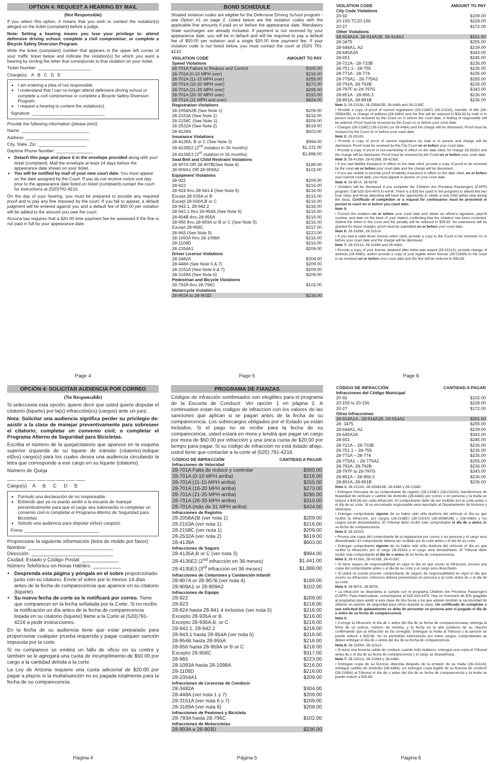OPTION 4: REQUEST A HEARING BY MAIL
(Not Responsible)
If you select this option, it means that you wish to contest the violation(s) alleged on the ticket (complaint) before a judge.
Note: Setting a hearing means you lose your privilege to: attend defensive driving school; complete a civil compromise; or complete a Bicycle Safety Diversion Program.
Write the ticket (complaint) number that appears in the upper left corner of your traffic ticket below and indicate the violation(s) for which you want a hearing by circling the letter that corresponds to that violation on your ticket.
Ticket Number: ______________________
Charge(s): A B C D E
I am entering a plea of not responsible.
I understand that I can no longer attend defensive driving school or complete a civil compromise or complete a Bicycle Safety Diversion Program.
I request a hearing to contest the violation(s).
Signature: ______________________________
Provide the following information (please print):
Name: ____________________________
Address: __________________________
City, State, Zip: ____________________
Daytime Phone Number: _______________
Detach this page and place it in the envelope provided along with your ticket (complaint). Mail the envelope at least 14 days before the appearance date shown on your ticket.
You will be notified by mail of your new court date. You must appear on the date assigned by the Court. If you do not receive notice one day prior to the appearance date listed on ticket (complaint) contact the court for instructions at (520)791-4216.
On the day of your hearing, you must be prepared to provide any required proof and to pay any fine imposed by the court. If you fail to appear, a default judgment will be entered against you and a default fee of $50.00 per violation will be added to the amount you owe the court.
Arizona law requires that a $20.00 time payment fee be assessed if the fine is not paid in full by your appearance date.
Page 4
BOND SCHEDULE
Shaded violation codes are eligible for the Defensive Driving School program - see Option #1 on page 2. Listed below are the violation codes with the applicable fine amounts if paid on or before the appearance date. Mandatory State surcharges are already included. If payment is not received by your appearance date, you will be in default and will be required to pay a default fee of $50.00 per violation and a single $20.00 time payment fee. If your violation code is not listed below, you must contact the court at (520) 791-4216.
| VIOLATION CODE | AMOUNT TO PAY |
| --- | --- |
| Speed Violations | |
| 28-701A Failure to Reduce and Control | $300.00 |
| 28-701A (0-10 MPH over) | $216.00 |
| 28-701A (11-15 MPH over) | $255.00 |
| 28-701A (16-20 MPH over) | $273.00 |
| 28-701A (21-25 MPH over) | $295.00 |
| 28-701A (26-30 MPH over) | $310.00 |
| 28-701A (31 MPH and over) | $424.00 |
| Registration Violations | |
| 28-2058A2B (See Note 1) | $209.00 |
| 28-2153A (See Note 1) | $216.00 |
| 28-2158C (See Note 1) | $209.00 |
| 28-2532A (See Note 2) | $619.00 |
| 28-4139A | $603.00 |
| Insurance Violations | |
| 28-4135A, B or C (See Note 3) | $994.00 |
| 28-4135E2 (2<sup>nd</sup> violation in 36 months) | $1,331.00 |
| 28-4135E3 (3<sup>rd</sup> violation in 36 months) | $1,888.00 |
| Seat Belt and Child Restraint Violations | |
| 28-907A OR 28-907B(See Note 4) | $189.00 |
| 28-909A1 OR 28-909A2 | $102.00 |
| Equipment Violations | |
| 28-922 | $209.00 |
| 28-923 | $216.00 |
| 28-924 thru 28-941.4 (See Note 5) | $216.00 |
| Except 28-935A or B | $216.00 |
| Except 28-936A,B or C | $216.00 |
| 28-942.1, 28-942.2 | $216.00 |
| 28-943.1 thru 28-954A (See Note 5) | $216.00 |
| 28-954B thru 28-955A | $216.00 |
| 28-956 thru 28-959A or B or C (See Note 5) | $216.00 |
| Except 28-958C | $317.00 |
| 28-965 (See Note 5) | $223.00 |
| 28-1093A thru 28-1098A | $216.00 |
| 28-1108D | $216.00 |
| 28-2354A1 | $209.00 |
| Driver License Violations | |
| 28-3482A | $304.00 |
| 28-448A (See Note 6 & 7) | $209.00 |
| 28-3151A (See Note 6 & 7) | $209.00 |
| 28-3169A (See Note 6) | $209.00 |
| Pedestrian and Bicycle Violations | |
| 28-793A thru 28-796C | $102.00 |
| Motorcycle Violations | |
| 28-903A to 28-903D | $236.00 |
Page 5
| VIOLATION CODE | AMOUNT TO PAY |
| --- | --- |
| City Code Violations | |
| 20-92 | $109.00 |
| 20-155-TC20-156 | $228.00 |
| 20-27 | $172.00 |
| Other Violations | |
| 28-914A1A, 28-914A1B, 28-914A2 | $261.60 |
| 28-3475 | $255.00 |
| 28-644A1, A2 | $239.00 |
| 28-645A3A | $343.00 |
| 28-651 | $245.00 |
| 28-721A - 28-733B | $236.00 |
| 28-751.1 - 28-755 | $236.00 |
| 28-771A - 28-774 | $236.00 |
| 28-775A1 - 28-775A2 | $255.00 |
| 28-792A, 28-792B | $236.00 |
| 28-797F to 28-797G | $343.00 |
| 28-851A - 28-856.3 | $236.00 |
| 28-891A, 28-891B | $236.00 |
Note 1: 28-2153A, 28-2058A2B, 28-448A and 28-2158C
• Provide a copy of proof of current registration (28-2158C) (28-2153A), transfer of title (28-2058A2B), or change of address (28-448A) and the fine will be reduced to $35.60 by mail or in person must be received by the Court on or before the court date. A finding of responsible will be entered. Proof must be received by the Court on or before your court date.
• Charges (28-2158C) (28-2153A) (or 28-448A) and the charge will be dismissed. Proof must be received by the Court on or before your court date.
Note 2: 28-2532A
• Provide a copy of proof of current registration by mail or in person and charge will be dismissed. Proof must be received by the City Court on or before your court date.
• Provide a copy of proof of non-ownership in effect on the date cited, for charge 28-2532A and the charge will be dismissed. Proof must be received by the Court on or before your court date.
Note 3: 28-4135A, 28-4135B, 28-4135C
• If you had liability insurance in effect on the date cited, provide a copy of proof to be received by the court on or before your court date and the charge will be dismissed.
• If you are unable to provide proof of liability insurance in effect on the date cited, on or before your current court date, you must appear in person on your court date.
Note 4: 28-907A, 28-907B
• Violation will be dismissed if you complete the Children Are Priceless Passengers (CAPP) program. Call 520-324-4475 to enroll. There is a $35 fee (paid to the program) to attend this two hour class and those attending will have the opportunity to obtain a new child safety seat during the class. Certificate of completion or a request for continuance must be presented in person to court on or before you court date.
Note 5:
• Correct the violation on or before your court date and obtain an officer's signature, payroll number, and date on the back of your citation confirming that the violation has been corrected. Submit the ticket to the court and the penalty will be reduced to $35.60. No extensions will be granted for these charges, proof must be submitted on or before your court date.
Note 6: 28-3169A, 28-3151A
• If you had a valid driver license when cited, provide a copy to the Court to be received on or before your court date and the charge will be dismissed.
Note 7: 28-3151A, 28-3169A and 28-448A
• Provide a copy of your license obtained after ticket was issued (28-3151A); provide change of address (28-448A); and/or provide a copy of your legible driver license (28-3169A) to the court to be received on or before your court date and the fine will be reduced to $35.60.
Page 6
OPCIÓN 4: SOLICITAR AUDIENCIA POR CORREO
(No Responsable)
Si selecciona esta opción, quiere decir que usted quiere disputar el citatorio (tiquete) por la(s) infracción(es) (cargos) ante un juez.
Nota: Solicitar una audiencia significa perder su privilegio de: asistir a la clase de manejar preventivamente para sobreseer el citatorio; completar un convenio civil; o completar el Programa Alterno de Seguridad para Bicicletas.
Escriba el número de la queja/citatorio que aparece en la esquina superior izquierda de su tiquete de tránsito (citatorio).Indique el(los) cargo(s) para los cuales desea una audiencia circulando la letra que corresponde a ese cargo en su tiquete (citatorio).
Número de Queja
___ ___ ___ ___ ___ ___ ___ ___
Cargo(s) A B C D E
Formulo una declaración de no responsable.
Entiendo que ya no puedo asistir a la escuela de manejar preventivamente para que el cargo sea sobreseído ni completar un convenio civil ni completar el Programa Alterno de Seguridad para Bicicletas.
Solicito una audiencia para disputar el(los) cargo(s).
Firma: ______________________________
Proporcione la siguiente información (letra de molde por favor):
Nombre: ______________________________
Dirección: _____________________________
Ciudad, Estado y Código Postal: _____________
Número Telefónico en Horas Hábiles: __________
Desprenda esta página y póngala en el sobre proporcionado junto con su citatorio. Envíe el sobre por lo menos 14 días antes de la fecha de comparecencia que aparece en su citatorio (tiquete).
Su nueva fecha de corte se le notificará por correo. Tiene que comparecer en la fecha señalada por la Corte. Si no recibe la notificación un día antes de la fecha de comparecencia listada en su citatorio (tiquete) llame a la Corte al (520)791-4216 a pedir instrucciones.
En la fecha de su audiencia tiene que estar preparado para proporcionar cualquier prueba requerida y pagar cualquier sanción impuesta por la corte.
Si no comparece se emitirá un fallo de oficio en su contra y también se le agregará una cuota de incumplimiento de $50.00 por cargo a la cantidad debida a la corte.
La Ley de Arizona requiere una cuota adicional de $20.00 por pagar a plazos si la multa/sanción no es pagada totalmente para la fecha de su comparecencia.
Página 4
PROGRAMA DE FIANZAS
Códigos de infracción sombreados son elegibles para el programa de la Escuela de Conducir. Ver opción 1 en página 2. A continuation estan los codigos de infraccion con los valores de las sanciones que aplican si se pagan antes de la fecha de su comparecencia. Los sobrecargos obligados por el Estado ya están incluidos. Si el pago no se recibe para la fecha de su comparecencia, usted estará en mora y tendrá que pagar un cargo por mora de $50.00 por infracción y una única cuota de $20.00 por tiempo para pagar. Si su código de infracción no está listado abajo, usted tiene que contactar a la corte al (520) 791-4216.
| CÓDIGO DE INFRACCIÓN | CANTIDAD A PAGAR |
| --- | --- |
| Infracciones de Velocidad | |
| 28-701A Falta de reducir y controlar | $300.00 |
| 28-701A (0-10 MPH arriba) | $216.00 |
| 28-701A (11-15 MPH arriba) | $255.00 |
| 28-701A (16-20 MPH arriba) | $273.00 |
| 28-701A (21-25 MPH arriba) | $295.00 |
| 28-701A (26-30 MPH arriba) | $310.00 |
| 28-701A (más de 31 MPH arriba) | $424.00 |
| Infracciones de Registro | |
| 28-2058A2B (ver nota 1) | $209.00 |
| 28-2153A (ver nota 1) | $216.00 |
| 28-2158C (ver nota 1) | $209.00 |
| 28-2532A (ver nota 2) | $619.00 |
| 28-4139A | $603.00 |
| Infracciones de Seguro | |
| 28-4135A,B or C (ver nota 3) | $994.00 |
| 28-4135E2 (2<sup>nd</sup> infracción en 36 meses) | $1,441.00 |
| 28-4135E3 (3<sup>rd</sup> infracción en 36 meses) | $1,888.00 |
| Infracciones de Cinturones y Contención Infantil | |
| 28-907A or 28-907B (ver nota 4) | $189.00 |
| 28-909A1 or 28-909A2 | $102.00 |
| Infracciones de Equipo | |
| 28-922 | $209.00 |
| 28-923 | $216.00 |
| 28-924 hasta 28-941.4 inclusive (ver nota 5) | $216.00 |
| Excepto 28-935A or B | $216.00 |
| Excepto 28-936A,B, or C | $216.00 |
| 28-942.1, 28-942.2 | $216.00 |
| 28-943.1 hasta 28-954A (ver nota 5) | $216.00 |
| 28-954B hasta 28-955A | $216.00 |
| 28-956 hasta 28-959A or B or C | $216.00 |
| Excepto 28-958C | $317.00 |
| 28-965 | $223.00 |
| 28-1093A hasta 28-1098A | $216.00 |
| 28-1108D | $216.00 |
| 28-2354A1 | $209.00 |
| Infracciones de Licencias de Conducir | |
| 28-3482A | $304.00 |
| 28-448A (ver nota 1 y 7) | $209.00 |
| 28-3151A (ver nota 6 y 7) | $209.00 |
| 28-3169A (ver nota 6) | $209.00 |
| Infracciones de Peatones y Bicicleta | |
| 28-793A hasta 28-796C | $102.00 |
| Infracciones de Motocicletas | |
| 28-903A a 28-903D | $236.00 |
Página 5
| CÓDIGO DE INFRACCIÓN | CANTIDAD A PAGAR |
| --- | --- |
| Infracciones del Código Municipal | |
| 20-92 | $102.00 |
| 20-155 to 20-156 | $228.00 |
| 20-27 | $172.00 |
| Otras Infracciones | |
| 28-914A1A , 28-914A1B, 28-914A2 | $261.60 |
| 28- 3475 | $255.00 |
| 28-644A1, A2 | $239.00 |
| 28-645A3A | $343.00 |
| 28-651 | $245.00 |
| 28-721A – 28-733B | $236.00 |
| 28-751.1 – 28-755 | $236.00 |
| 28-771A – 28-774 | $236.00 |
| 28-775A1 – 28-775A2 | $255.00 |
| 28-792A, 28-792B | $236.00 |
| 28-797F to 28-797G | $343.00 |
| 28-851A – 28-856.3 | $236.00 |
| 28-891A, 28-891B | $236.00 |
Nota 1: 28-2153A, 28-2058A2B, 28-448A y 28-2158C
• Entregue fotocopia de su comprobante de registro (28-2158C) (28-2153A), transferencia de titularidad de vehículo o cambio de domicilio (28-448A) por correo o en persona y la multa se reduce a $35.60 por cada infracción. El comprobante debe de ser recibido por la corte antes o el día de su corte. Si es encontrado responsable sera reportado al Departamento de Motores y Vehículos.
• Entregar comprobante vigente de no haber sido el/la dueño/a del vehículo el día en que recibió la infracción, por cargos (28-2158C) (28-2153A) (28-2058A2B) o (28-448A) y los cargos serán desestimados. El Tribunal debe recibir este comprobante el día de o antes de su fecha de comparecencia.
Nota 2: 28-2532A
• Provea una copia del comprobante de la registracion por correo o en persona y el cargo sera desestimado. El comprobante debera ser recibido por la corte antes o el dia de su corte.
• Entregar comprobante vigente de no haber sido el/la dueño/a del vehículo el día en que recibió la infracción, por el cargo 28-2532A y el cargo será desestimado. El Tribunal debe recibir este comprobante el día de o antes de su fecha de comparecencia.
Nota 3: 28-4135A, 28-4135B, 28-4135C
• Si tiene seguro de responsabilidad en vigor el dia en que ocurio la infraccion, provea una copia del comprobante antes o el dia de su corte y el cargo sera desechado.
• Si usted no puede proveer comprobante de seguro de responsabilidad en vigor el dia que ocurrio su infraccion, entonces debera presentarse en persona a la corte antes de o el dia de su corte.
Nota 4: 28-907A, 28-907B:
• La infracción se desestima si cumple con el programa Children Are Priceless Passengers (CAPP). Para matricularse, comuníquese al 520-324-4475. Hay un honorario de $35 (pagable al programa) para asistir a esta clase de dos horas y los que asistan tendrán la oportunidad de obtener un asiento de seguridad para niños durante la clase. Un certificado de completar o una solicitud de aplazamiento se debe de presentar en persona ante el juzgado el día de o antes de su fecha de comparecencia.
Nota 5:
• Corregir la infracción el día de o antes del día de su fecha de comparecenciaiay obtenga la firma de un policía, número de nómina, y la fecha en la arte posterior de su citación confirmando que la infracción se ha corregido. Entregue la multa al Tribunal y la sanción se puede reducir a $35.60. No se permitirán extensiones por estos cargos, comprobantes se deben entregar el día de o antes del día de su fecha de comparecencia.
Nota 6: 28-3169A, 28-3151A
• Si tenía una licencia valida de conducir cuando lo/la multaron, entregue una copia al Tribunal antes de o el día de su fecha de comparecencia y el cargo se desestimará.
Nota 7: 28-3151A, 28-3169A y 28-448A
• Entregue copia de su licencia obtenida después de la emisión de su multa (28-3151A); entregue cambio de domicilio (28-448A); y/o entregue copia legible de su licencia de conducir (28-3169A) al Tribunal el día de o antes del día de su fecha de comparecencia y la multa se puede reducir a $35.60.
Página 6